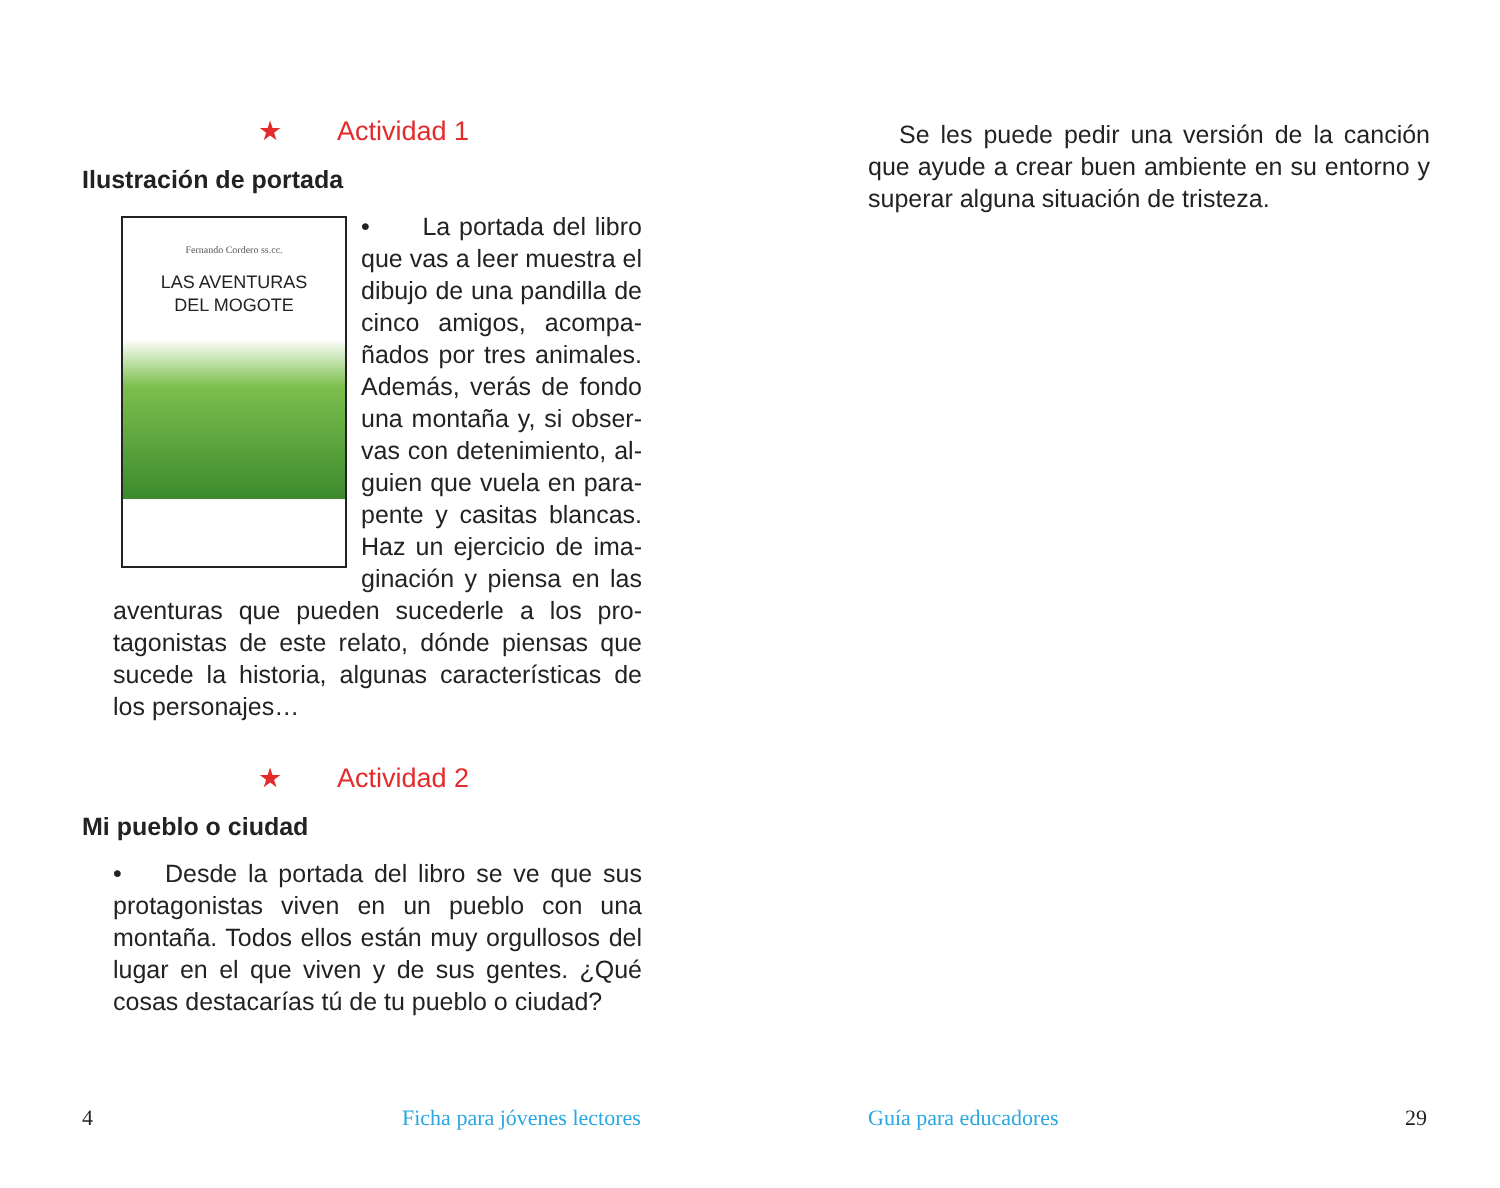★ Actividad 1
Ilustración de portada
Fernando Cordero ss.cc.
LAS AVENTURAS
DEL MOGOTE
• La portada del libro que vas a leer muestra el dibujo de una pandilla de cinco amigos, acompa-ñados por tres animales. Además, verás de fondo una montaña y, si obser-vas con detenimiento, al-guien que vuela en para-pente y casitas blancas. Haz un ejercicio de ima-ginación y piensa en las aventuras que pueden sucederle a los pro-tagonistas de este relato, dónde piensas que sucede la historia, algunas características de los personajes…
★ Actividad 2
Mi pueblo o ciudad
• Desde la portada del libro se ve que sus protagonistas viven en un pueblo con una montaña. Todos ellos están muy orgullosos del lugar en el que viven y de sus gentes. ¿Qué cosas destacarías tú de tu pueblo o ciudad?
Se les puede pedir una versión de la canción que ayude a crear buen ambiente en su entorno y superar alguna situación de tristeza.
4 Ficha para jóvenes lectores Guía para educadores 29